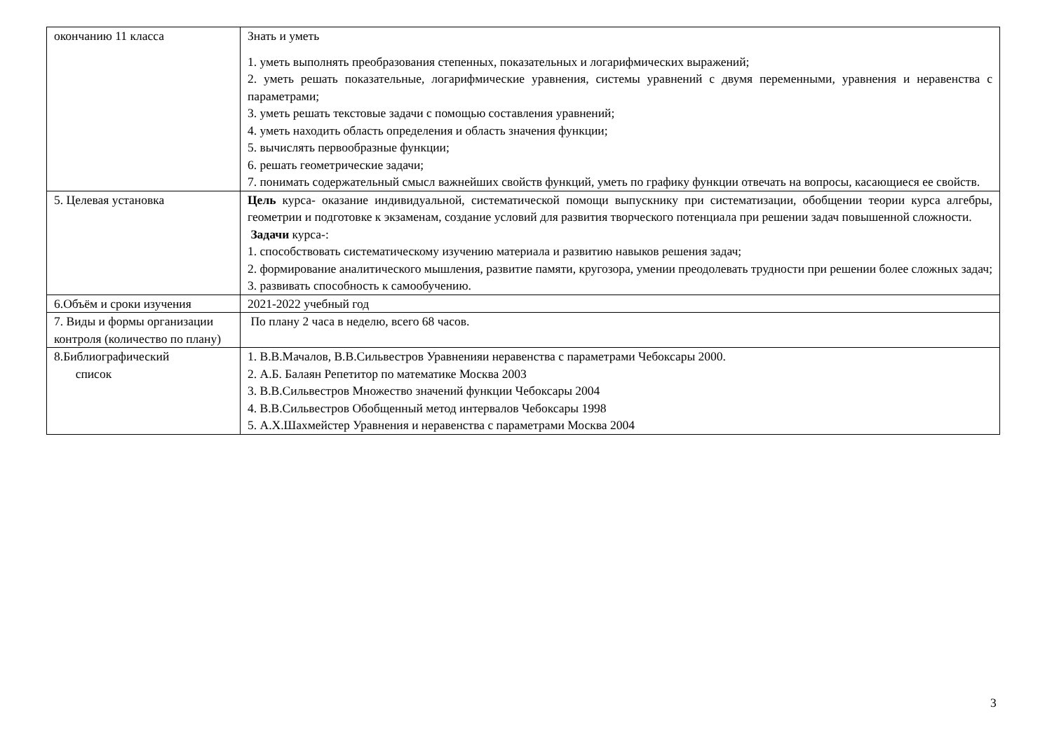| окончанию 11 класса | Знать и уметь 1. уметь выполнять преобразования степенных, показательных и логарифмических выражений; 2. уметь решать показательные, логарифмические уравнения, системы уравнений с двумя переменными, уравнения и неравенства с параметрами; 3. уметь решать текстовые задачи с помощью составления уравнений; 4. уметь находить область определения и область значения функции; 5. вычислять первообразные функции; 6. решать геометрические задачи; 7. понимать содержательный смысл важнейших свойств функций, уметь по графику функции отвечать на вопросы, касающиеся ее свойств. |
| 5. Целевая установка | Цель курса- оказание индивидуальной, систематической помощи выпускнику при систематизации, обобщении теории курса алгебры, геометрии и подготовке к экзаменам, создание условий для развития творческого потенциала при решении задач повышенной сложности. Задачи курса-: 1. способствовать систематическому изучению материала и развитию навыков решения задач; 2. формирование аналитического мышления, развитие памяти, кругозора, умении преодолевать трудности при решении более сложных задач; 3. развивать способность к самообучению. |
| 6.Объём и сроки изучения | 2021-2022 учебный год |
| 7. Виды и формы организации контроля (количество по плану) | По плану 2 часа в неделю, всего 68 часов. |
| 8.Библиографический список | 1. В.В.Мачалов, В.В.Сильвестров Уравненияи неравенства с параметрами Чебоксары 2000. 2. А.Б. Балаян Репетитор по математике Москва 2003 3. В.В.Сильвестров Множество значений функции Чебоксары 2004 4. В.В.Сильвестров Обобщенный метод интервалов Чебоксары 1998 5. А.Х.Шахмейстер Уравнения и неравенства с параметрами Москва 2004 |
3